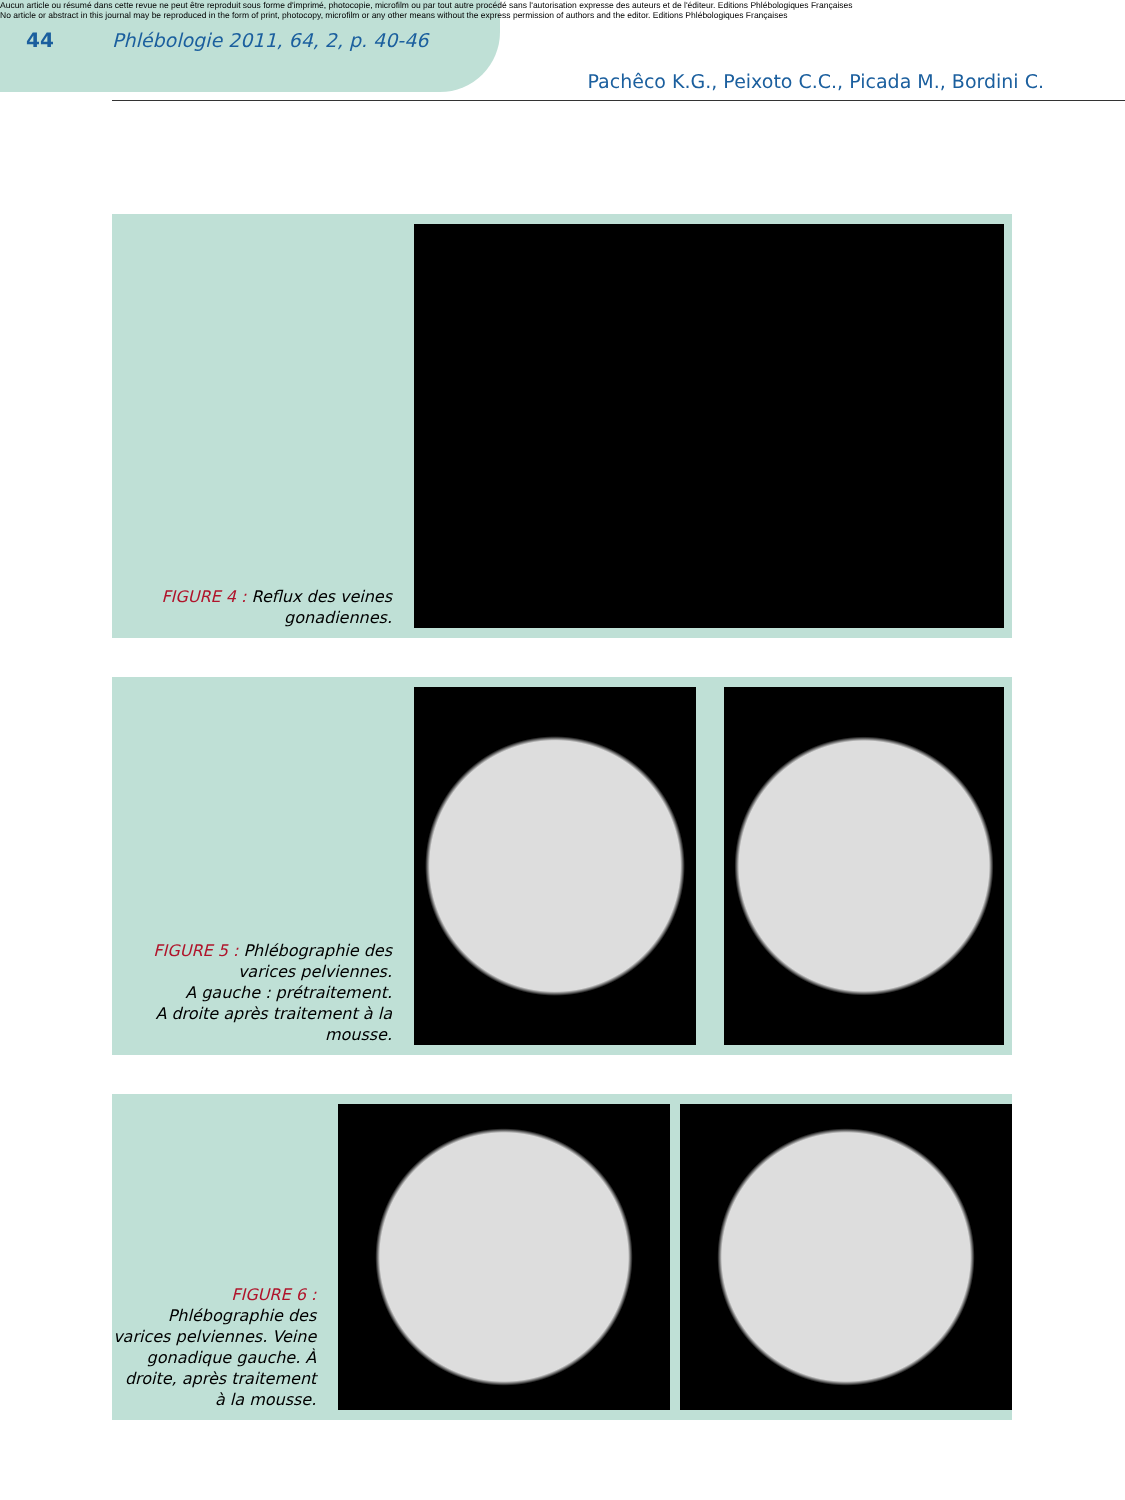Aucun article ou résumé dans cette revue ne peut être reproduit sous forme d'imprimé, photocopie, microfilm ou par tout autre procédé sans l'autorisation expresse des auteurs et de l'éditeur. Editions Phlébologiques Françaises
No article or abstract in this journal may be reproduced in the form of print, photocopy, microfilm or any other means without the express permission of authors and the editor. Editions Phlébologiques Françaises
44 Phlébologie 2011, 64, 2, p. 40-46
Pachêco K.G., Peixoto C.C., Picada M., Bordini C.
FIGURE 4 : Reflux des veines gonadiennes.
FIGURE 5 : Phlébographie des varices pelviennes.
A gauche : prétraitement.
A droite après traitement à la mousse.
FIGURE 6 : Phlébographie des varices pelviennes. Veine gonadique gauche. À droite, après traitement à la mousse.